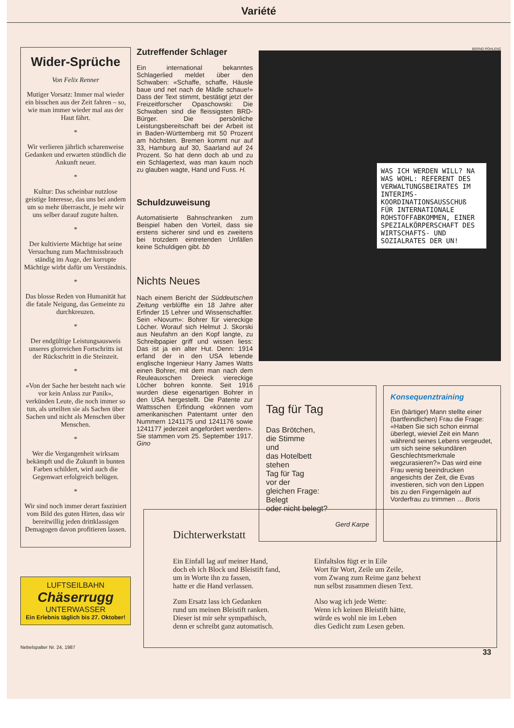Variété
Wider-Sprüche
Von Felix Renner
Mutiger Vorsatz: Immer mal wieder ein bisschen aus der Zeit fahren – so, wie man immer wieder mal aus der Haut fährt.
*
Wir verlieren jährlich scharenweise Gedanken und erwarten stündlich die Ankunft neuer.
*
Kultur: Das scheinbar nutzlose geistige Interesse, das uns bei andern um so mehr überrascht, je mehr wir uns selber darauf zugute halten.
*
Der kultivierte Mächtige hat seine Versuchung zum Machtmissbrauch ständig im Auge, der korrupte Mächtige wirbt dafür um Verständnis.
*
Das blosse Reden von Humanität hat die fatale Neigung, das Gemeinte zu durchkreuzen.
*
Der endgültige Leistungsausweis unseres glorreichen Fortschritts ist der Rückschritt in die Steinzeit.
*
«Von der Sache her besteht nach wie vor kein Anlass zur Panik», verkünden Leute, die noch immer so tun, als urteilten sie als Sachen über Sachen und nicht als Menschen über Menschen.
*
Wer die Vergangenheit wirksam bekämpft und die Zukunft in bunten Farben schildert, wird auch die Gegenwart erfolgreich belügen.
*
Wir sind noch immer derart fasziniert vom Bild des guten Hirten, dass wir bereitwillig jeden drittklassigen Demagogen davon profitieren lassen.
LUFTSEILBAHN
Chäserrugg
UNTERWASSER
Ein Erlebnis täglich bis 27. Oktober!
Nebelspalter Nr. 24, 1987
Zutreffender Schlager
Ein international bekanntes Schlagerlied meldet über den Schwaben: «Schaffe, schaffe, Häusle baue und net nach de Mädle schaue!» Dass der Text stimmt, bestätigt jetzt der Freizeitforscher Opaschowski: Die Schwaben sind die fleissigsten BRD-Bürger. Die persönliche Leistungsbereitschaft bei der Arbeit ist in Baden-Württemberg mit 50 Prozent am höchsten. Bremen kommt nur auf 33, Hamburg auf 30, Saarland auf 24 Prozent. So hat denn doch ab und zu ein Schlagertext, was man kaum noch zu glauben wagte, Hand und Fuss. H.
Schuldzuweisung
Automatisierte Bahnschranken zum Beispiel haben den Vorteil, dass sie erstens sicherer sind und es zweitens bei trotzdem eintretenden Unfällen keine Schuldigen gibt. bb
Nichts Neues
Nach einem Bericht der Süddeutschen Zeitung verblüffte ein 18 Jahre alter Erfinder 15 Lehrer und Wissenschaftler. Sein «Novum»: Bohrer für viereckige Löcher. Worauf sich Helmut J. Skorski aus Neufahrn an den Kopf langte, zu Schreibpapier griff und wissen liess: Das ist ja ein alter Hut. Denn: 1914 erfand der in den USA lebende englische Ingenieur Harry James Watts einen Bohrer, mit dem man nach dem Reuleauxschen Dreieck viereckige Löcher bohren konnte. Seit 1916 wurden diese eigenartigen Bohrer in den USA hergestellt. Die Patente zur Wattsschen Erfindung «können vom amerikanischen Patentamt unter den Nummern 1241175 und 1241176 sowie 1241177 jederzeit angefordert werden». Sie stammen vom 25. September 1917. Gino
BERND POHLENZ
WAS ICH WERDEN WILL? NA WAS WOHL: REFERENT DES VERWALTUNGSBEIRATES IM INTERIMS-KOORDINATIONSAUSSCHUß FÜR INTERNATIONALE ROHSTOFFABKOMMEN, EINER SPEZIALKÖRPERSCHAFT DES WIRTSCHAFTS- UND SOZIALRATES DER UN!
Tag für Tag
Das Brötchen,
die Stimme
und
das Hotelbett
stehen
Tag für Tag
vor der
gleichen Frage:
Belegt
oder nicht belegt?
Gerd Karpe
Konsequenztraining
Ein (bärtiger) Mann stellte einer (bartfeindlichen) Frau die Frage: «Haben Sie sich schon einmal überlegt, wieviel Zeit ein Mann während seines Lebens vergeudet, um sich seine sekundären Geschlechtsmerkmale wegzurasieren?» Das wird eine Frau wenig beeindrucken angesichts der Zeit, die Evas investieren, sich von den Lippen bis zu den Fingernägeln auf Vorderfrau zu trimmen … Boris
Dichterwerkstatt
Ein Einfall lag auf meiner Hand,
doch eh ich Block und Bleistift fand,
um in Worte ihn zu fassen,
hatte er die Hand verlassen.
Zum Ersatz lass ich Gedanken
rund um meinen Bleistift ranken.
Dieser ist mir sehr sympathisch,
denn er schreibt ganz automatisch.
Einfaltslos fügt er in Eile
Wort für Wort, Zeile um Zeile,
vom Zwang zum Reime ganz behext
nun selbst zusammen diesen Text.
Also wag ich jede Wette:
Wenn ich keinen Bleistift hätte,
würde es wohl nie im Leben
dies Gedicht zum Lesen geben.
33